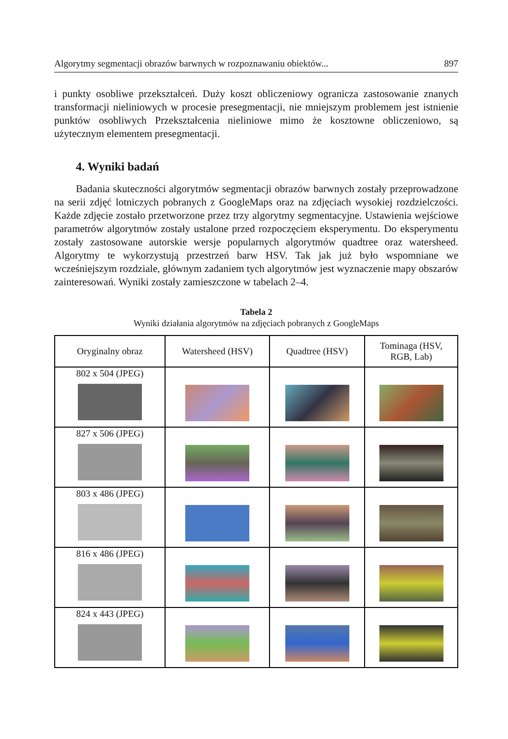Algorytmy segmentacji obrazów barwnych w rozpoznawaniu obiektów... 897
i punkty osobliwe przekształceń. Duży koszt obliczeniowy ogranicza zastosowanie znanych transformacji nieliniowych w procesie presegmentacji, nie mniejszym problemem jest istnienie punktów osobliwych Przekształcenia nieliniowe mimo że kosztowne obliczeniowo, są użytecznym elementem presegmentacji.
4. Wyniki badań
Badania skuteczności algorytmów segmentacji obrazów barwnych zostały przeprowadzone na serii zdjęć lotniczych pobranych z GoogleMaps oraz na zdjęciach wysokiej rozdzielczości. Każde zdjęcie zostało przetworzone przez trzy algorytmy segmentacyjne. Ustawienia wejściowe parametrów algorytmów zostały ustalone przed rozpoczęciem eksperymentu. Do eksperymentu zostały zastosowane autorskie wersje popularnych algorytmów quadtree oraz watersheed. Algorytmy te wykorzystują przestrzeń barw HSV. Tak jak już było wspomniane we wcześniejszym rozdziale, głównym zadaniem tych algorytmów jest wyznaczenie mapy obszarów zainteresowań. Wyniki zostały zamieszczone w tabelach 2–4.
Tabela 2
Wyniki działania algorytmów na zdjęciach pobranych z GoogleMaps
| Oryginalny obraz | Watersheed (HSV) | Quadtree (HSV) | Tominaga (HSV, RGB, Lab) |
| --- | --- | --- | --- |
| 802 x 504 (JPEG) | | | |
| 827 x 506 (JPEG) | | | |
| 803 x 486 (JPEG) | | | |
| 816 x 486 (JPEG) | | | |
| 824 x 443 (JPEG) | | | |